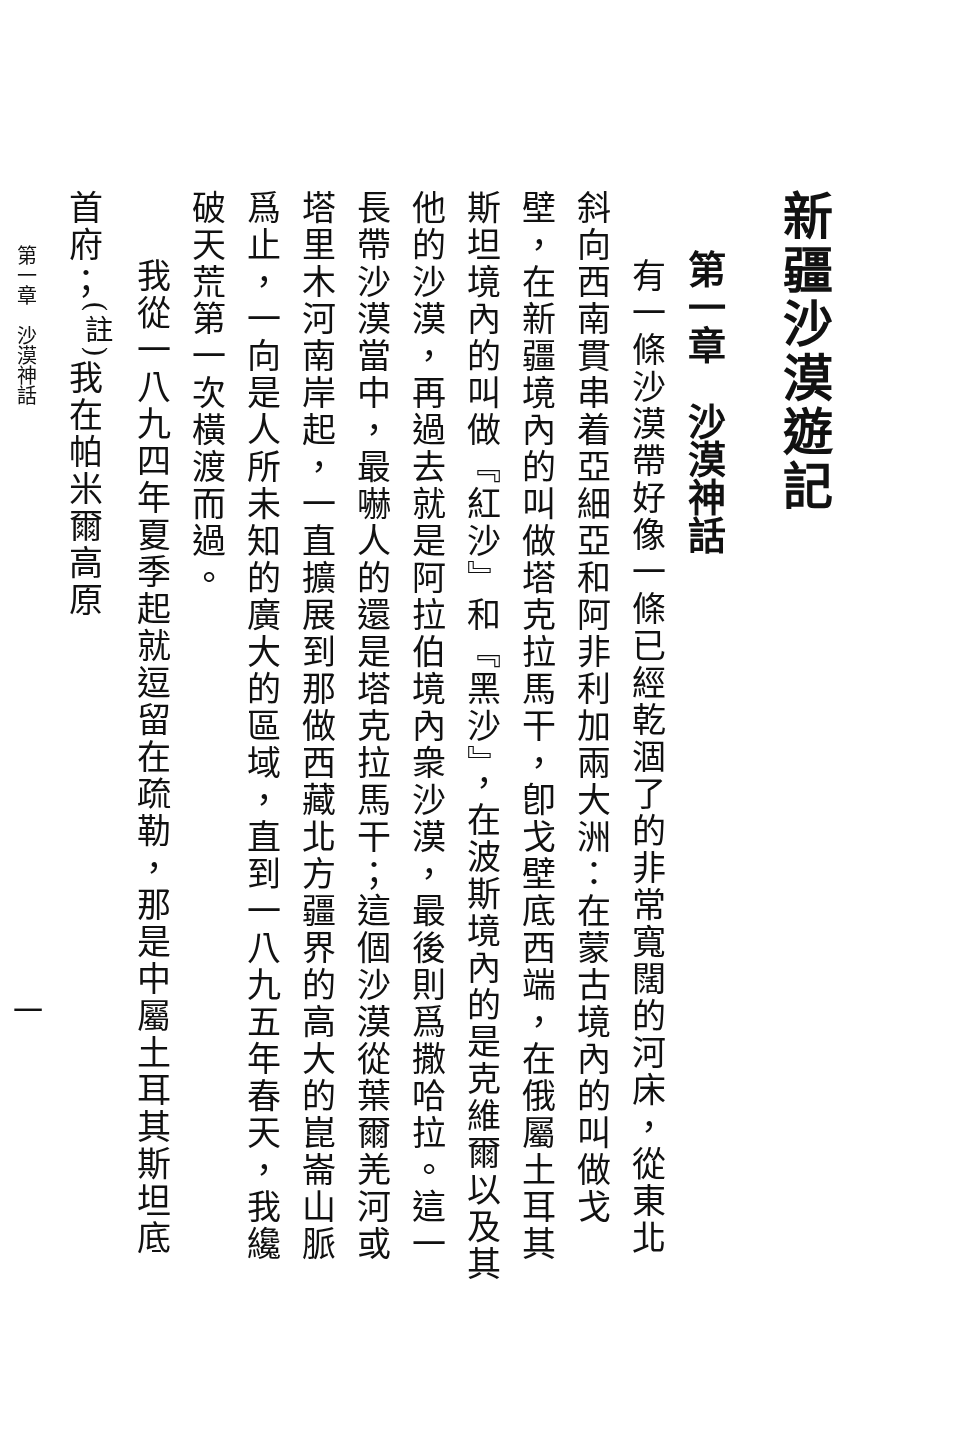新疆沙漠遊記
第一章　沙漠神話
有一條沙漠帶好像一條已經乾涸了的非常寬闊的河床，從東北斜向西南貫串着亞細亞和阿非利加兩大洲：在蒙古境內的叫做戈壁，在新疆境內的叫做塔克拉馬干，卽戈壁底西端，在俄屬土耳其斯坦境內的叫做『紅沙』和『黑沙』，在波斯境內的是克維爾以及其他的沙漠，再過去就是阿拉伯境內衆沙漠，最後則爲撒哈拉。這一長帶沙漠當中，最嚇人的還是塔克拉馬干；這個沙漠從葉爾羌河或塔里木河南岸起，一直擴展到那做西藏北方疆界的高大的崑崙山脈爲止，一向是人所未知的廣大的區域，直到一八九五年春天，我纔破天荒第一次橫渡而過。
我從一八九四年夏季起就逗留在疏勒，那是中屬土耳其斯坦底首府；<sup>(註)</sup>我在帕米爾高原
第一章　沙漠神話 一